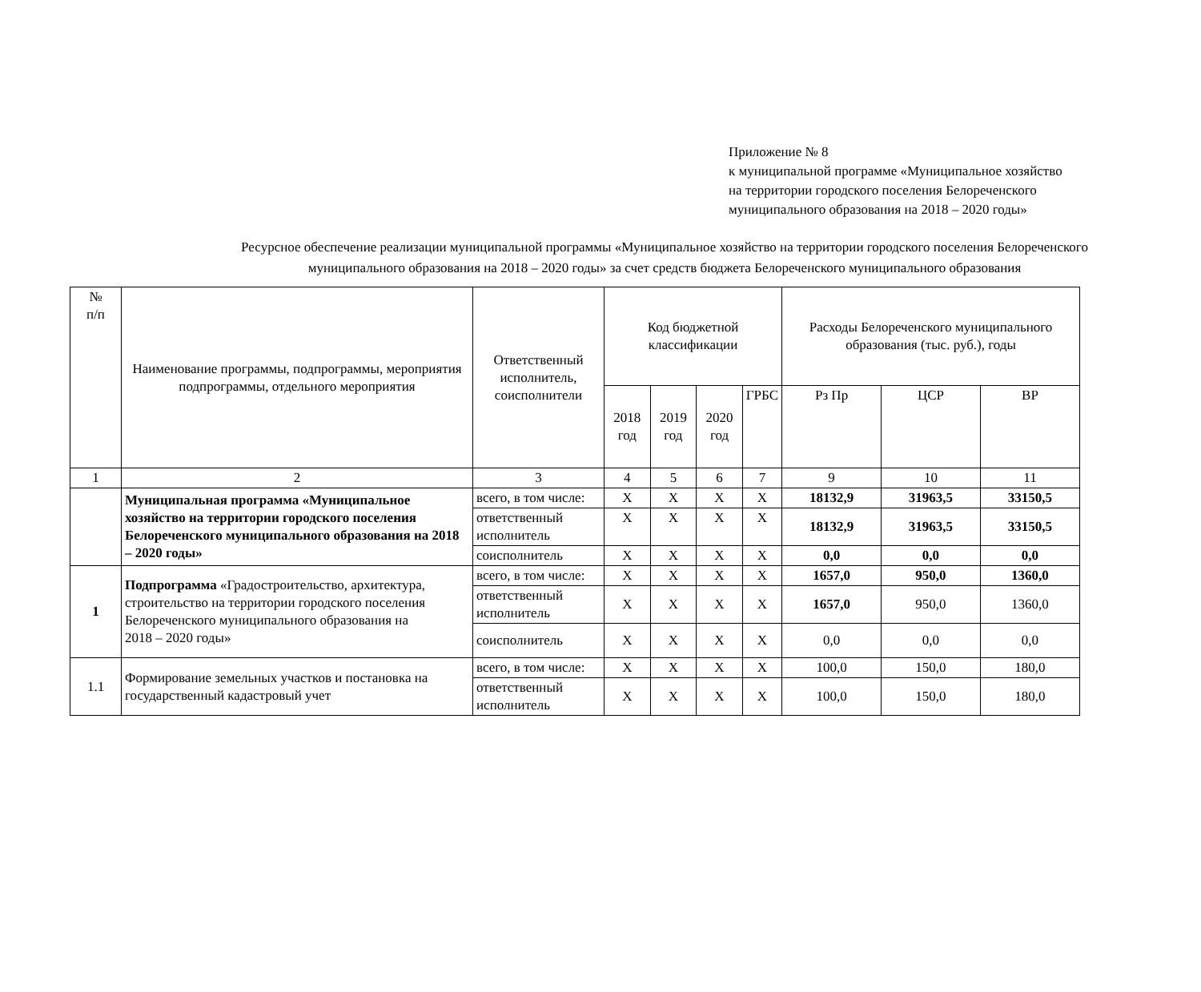Приложение № 8
к муниципальной программе «Муниципальное хозяйство
на территории городского поселения Белореченского
муниципального образования на 2018 – 2020 годы»
Ресурсное обеспечение реализации муниципальной программы «Муниципальное хозяйство на территории городского поселения Белореченского муниципального образования на 2018 – 2020 годы» за счет средств бюджета Белореченского муниципального образования
| № п/п | Наименование программы, подпрограммы, мероприятия подпрограммы, отдельного мероприятия | Ответственный исполнитель, соисполнители | Код бюджетной классификации | | | | Расходы Белореченского муниципального образования (тыс. руб.), годы | | |
| --- | --- | --- | --- | --- | --- | --- | --- | --- | --- |
| | | | 2018 год | 2019 год | 2020 год | | | | |
| | | | | | | ГРБС | Рз Пр | ЦСР | ВР |
| 1 | 2 | 3 | 4 | 5 | 6 | 7 | 9 | 10 | 11 |
| | Муниципальная программа «Муниципальное хозяйство на территории городского поселения Белореченского муниципального образования на 2018 – 2020 годы» | всего, в том числе: | Х | Х | Х | Х | 18132,9 | 31963,5 | 33150,5 |
| | | ответственный исполнитель | Х | Х | Х | Х | 18132,9 | 31963,5 | 33150,5 |
| | | соисполнитель | Х | Х | Х | Х | 0,0 | 0,0 | 0,0 |
| 1 | Подпрограмма «Градостроительство, архитектура, строительство на территории городского поселения Белореченского муниципального образования на 2018 – 2020 годы» | всего, в том числе: | Х | Х | Х | Х | 1657,0 | 950,0 | 1360,0 |
| | | ответственный исполнитель | Х | Х | Х | Х | 1657,0 | 950,0 | 1360,0 |
| | | соисполнитель | Х | Х | Х | Х | 0,0 | 0,0 | 0,0 |
| 1.1 | Формирование земельных участков и постановка на государственный кадастровый учет | всего, в том числе: | Х | Х | Х | Х | 100,0 | 150,0 | 180,0 |
| | | ответственный исполнитель | Х | Х | Х | Х | 100,0 | 150,0 | 180,0 |